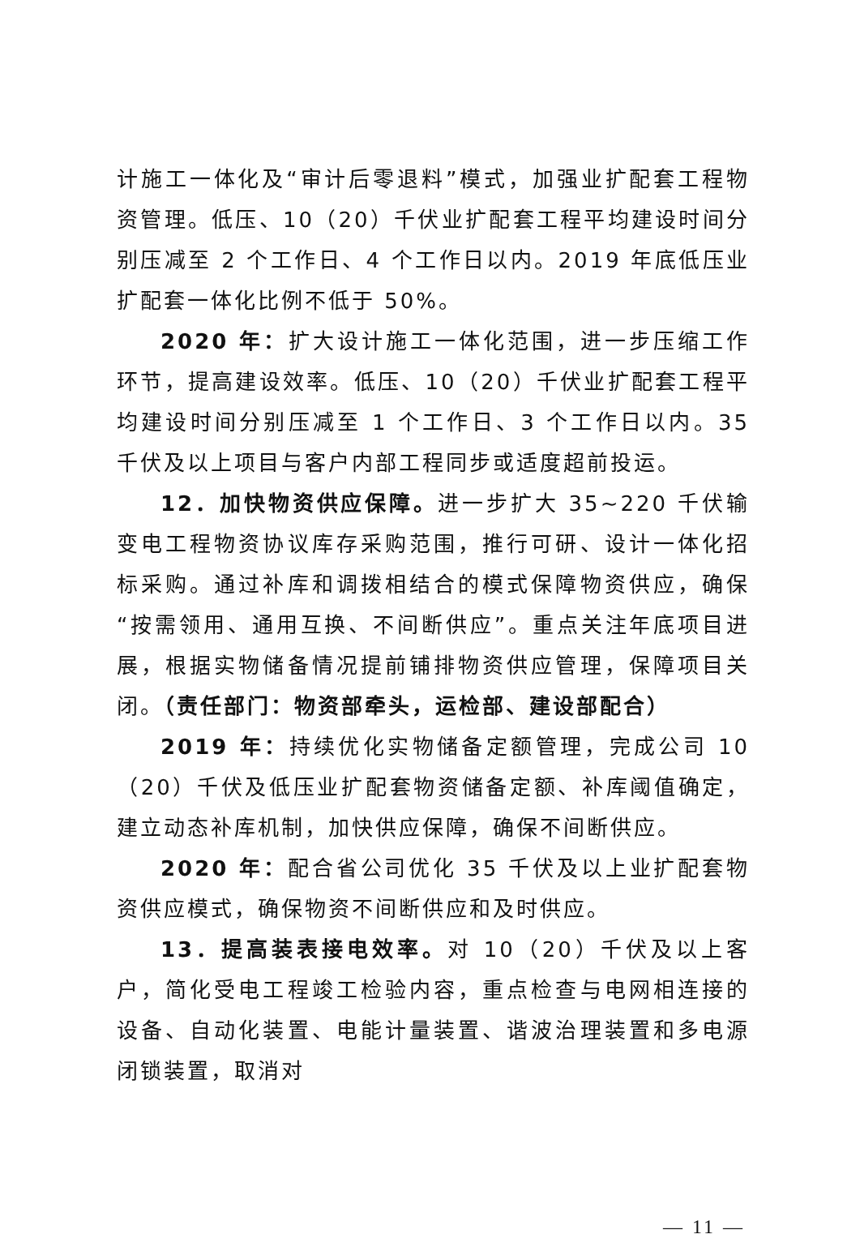计施工一体化及“审计后零退料”模式，加强业扩配套工程物资管理。低压、10（20）千伏业扩配套工程平均建设时间分别压减至 2 个工作日、4 个工作日以内。2019 年底低压业扩配套一体化比例不低于 50%。
2020 年：扩大设计施工一体化范围，进一步压缩工作环节，提高建设效率。低压、10（20）千伏业扩配套工程平均建设时间分别压减至 1 个工作日、3 个工作日以内。35 千伏及以上项目与客户内部工程同步或适度超前投运。
12．加快物资供应保障。进一步扩大 35~220 千伏输变电工程物资协议库存采购范围，推行可研、设计一体化招标采购。通过补库和调拨相结合的模式保障物资供应，确保“按需领用、通用互换、不间断供应”。重点关注年底项目进展，根据实物储备情况提前铺排物资供应管理，保障项目关闭。（责任部门：物资部牵头，运检部、建设部配合）
2019 年：持续优化实物储备定额管理，完成公司 10（20）千伏及低压业扩配套物资储备定额、补库阈值确定，建立动态补库机制，加快供应保障，确保不间断供应。
2020 年：配合省公司优化 35 千伏及以上业扩配套物资供应模式，确保物资不间断供应和及时供应。
13．提高装表接电效率。对 10（20）千伏及以上客户，简化受电工程竣工检验内容，重点检查与电网相连接的设备、自动化装置、电能计量装置、谐波治理装置和多电源闭锁装置，取消对
— 11 —